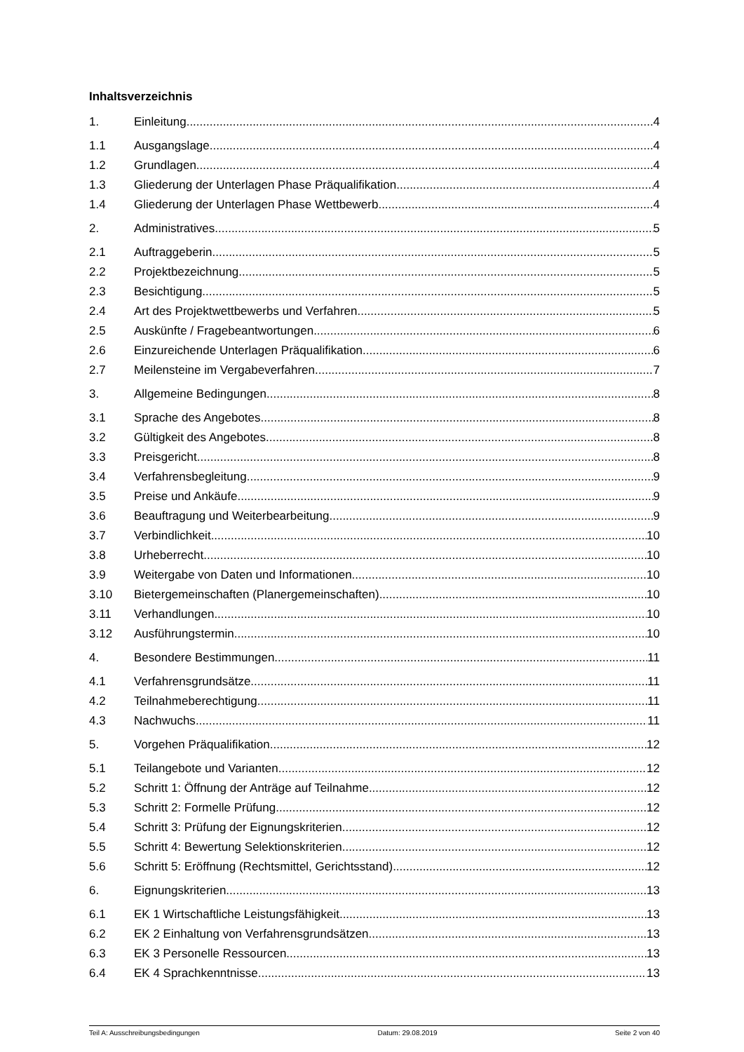Inhaltsverzeichnis
1. Einleitung 4
1.1 Ausgangslage 4
1.2 Grundlagen 4
1.3 Gliederung der Unterlagen Phase Präqualifikation 4
1.4 Gliederung der Unterlagen Phase Wettbewerb 4
2. Administratives 5
2.1 Auftraggeberin 5
2.2 Projektbezeichnung 5
2.3 Besichtigung 5
2.4 Art des Projektwettbewerbs und Verfahren 5
2.5 Auskünfte / Fragebeantwortungen 6
2.6 Einzureichende Unterlagen Präqualifikation 6
2.7 Meilensteine im Vergabeverfahren 7
3. Allgemeine Bedingungen 8
3.1 Sprache des Angebotes 8
3.2 Gültigkeit des Angebotes 8
3.3 Preisgericht 8
3.4 Verfahrensbegleitung 9
3.5 Preise und Ankäufe 9
3.6 Beauftragung und Weiterbearbeitung 9
3.7 Verbindlichkeit 10
3.8 Urheberrecht 10
3.9 Weitergabe von Daten und Informationen 10
3.10 Bietergemeinschaften (Planergemeinschaften) 10
3.11 Verhandlungen 10
3.12 Ausführungstermin 10
4. Besondere Bestimmungen 11
4.1 Verfahrensgrundsätze 11
4.2 Teilnahmeberechtigung 11
4.3 Nachwuchs 11
5. Vorgehen Präqualifikation 12
5.1 Teilangebote und Varianten 12
5.2 Schritt 1: Öffnung der Anträge auf Teilnahme 12
5.3 Schritt 2: Formelle Prüfung 12
5.4 Schritt 3: Prüfung der Eignungskriterien 12
5.5 Schritt 4: Bewertung Selektionskriterien 12
5.6 Schritt 5: Eröffnung (Rechtsmittel, Gerichtsstand) 12
6. Eignungskriterien 13
6.1 EK 1 Wirtschaftliche Leistungsfähigkeit 13
6.2 EK 2 Einhaltung von Verfahrensgrundsätzen 13
6.3 EK 3 Personelle Ressourcen 13
6.4 EK 4 Sprachkenntnisse 13
Teil A: Ausschreibungsbedingungen Datum: 29.08.2019 Seite 2 von 40